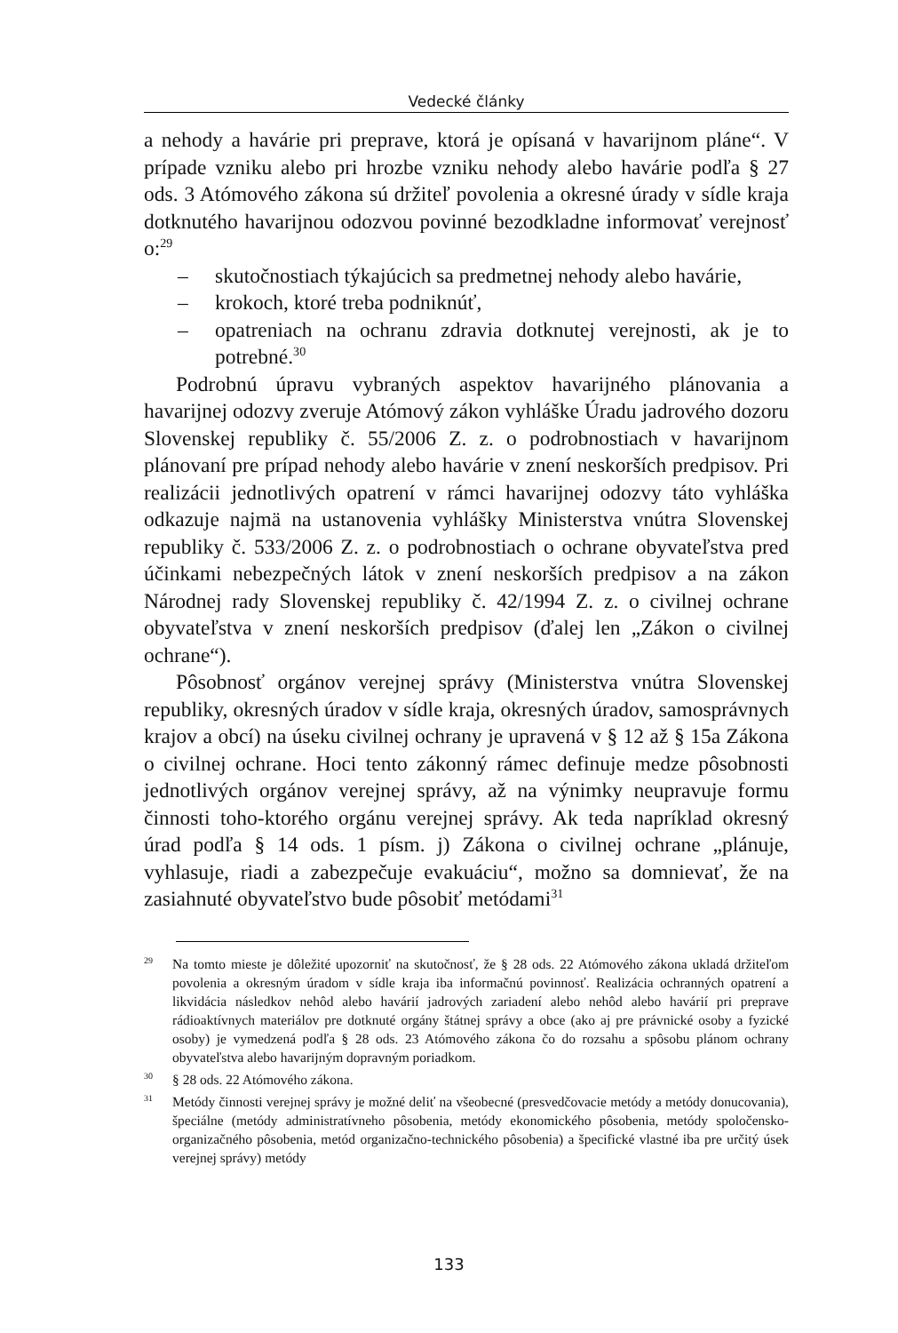Vedecké články
a nehody a havárie pri preprave, ktorá je opísaná v havarijnom pláne“. V prípade vzniku alebo pri hrozbe vzniku nehody alebo havárie podľa § 27 ods. 3 Atómového zákona sú držiteľ povolenia a okresné úrady v sídle kraja dotknutého havarijnou odozvou povinné bezodkladne informovať verejnosť o:<sup>29</sup>
– skutočnostiach týkajúcich sa predmetnej nehody alebo havárie,
– krokoch, ktoré treba podniknúť,
– opatreniach na ochranu zdravia dotknutej verejnosti, ak je to potrebné.<sup>30</sup>
Podrobnú úpravu vybraných aspektov havarijného plánovania a havarijnej odozvy zveruje Atómový zákon vyhláške Úradu jadrového dozoru Slovenskej republiky č. 55/2006 Z. z. o podrobnostiach v havarijnom plánovaní pre prípad nehody alebo havárie v znení neskorších predpisov. Pri realizácii jednotlivých opatrení v rámci havarijnej odozvy táto vyhláška odkazuje najmä na ustanovenia vyhlášky Ministerstva vnútra Slovenskej republiky č. 533/2006 Z. z. o podrobnostiach o ochrane obyvateľstva pred účinkami nebezpečných látok v znení neskorších predpisov a na zákon Národnej rady Slovenskej republiky č. 42/1994 Z. z. o civilnej ochrane obyvateľstva v znení neskorších predpisov (ďalej len „Zákon o civilnej ochrane“).
Pôsobnosť orgánov verejnej správy (Ministerstva vnútra Slovenskej republiky, okresných úradov v sídle kraja, okresných úradov, samosprávnych krajov a obcí) na úseku civilnej ochrany je upravená v § 12 až § 15a Zákona o civilnej ochrane. Hoci tento zákonný rámec definuje medze pôsobnosti jednotlivých orgánov verejnej správy, až na výnimky neupravuje formu činnosti toho-ktorého orgánu verejnej správy. Ak teda napríklad okresný úrad podľa § 14 ods. 1 písm. j) Zákona o civilnej ochrane „plánuje, vyhlasuje, riadi a zabezpečuje evakuáciu“, možno sa domnievať, že na zasiahnuté obyvateľstvo bude pôsobiť metódami<sup>31</sup>
<sup>29</sup> Na tomto mieste je dôležité upozorniť na skutočnosť, že § 28 ods. 22 Atómového zákona ukladá držiteľom povolenia a okresným úradom v sídle kraja iba informačnú povinnosť. Realizácia ochranných opatrení a likvidácia následkov nehôd alebo havárií jadrových zariadení alebo nehôd alebo havárií pri preprave rádioaktívnych materiálov pre dotknuté orgány štátnej správy a obce (ako aj pre právnické osoby a fyzické osoby) je vymedzená podľa § 28 ods. 23 Atómového zákona čo do rozsahu a spôsobu plánom ochrany obyvateľstva alebo havarijným dopravným poriadkom.
<sup>30</sup> § 28 ods. 22 Atómového zákona.
<sup>31</sup> Metódy činnosti verejnej správy je možné deliť na všeobecné (presvedčovacie metódy a metódy donucovania), špeciálne (metódy administratívneho pôsobenia, metódy ekonomického pôsobenia, metódy spoločensko-organizačného pôsobenia, metód organizačno-technického pôsobenia) a špecifické vlastné iba pre určitý úsek verejnej správy) metódy
133